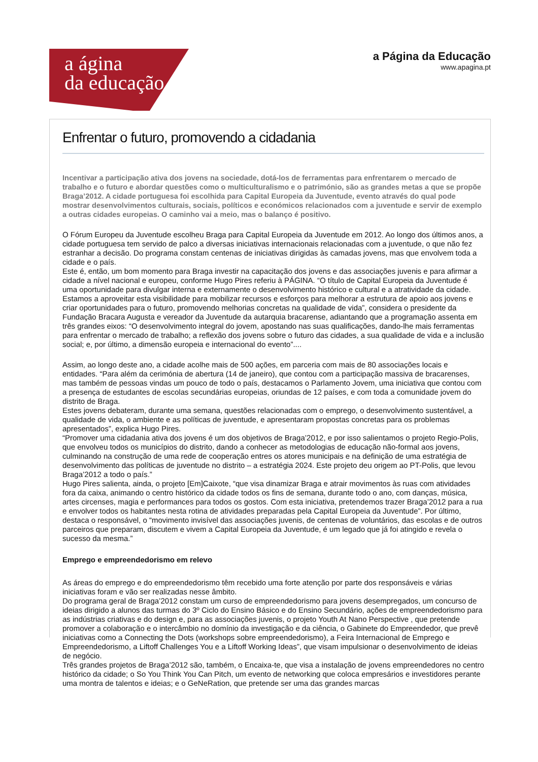a ágina
da educação
a Página da Educação
www.apagina.pt
Enfrentar o futuro, promovendo a cidadania
Incentivar a participação ativa dos jovens na sociedade, dotá-los de ferramentas para enfrentarem o mercado de trabalho e o futuro e abordar questões como o multiculturalismo e o património, são as grandes metas a que se propõe Braga’2012. A cidade portuguesa foi escolhida para Capital Europeia da Juventude, evento através do qual pode mostrar desenvolvimentos culturais, sociais, políticos e económicos relacionados com a juventude e servir de exemplo a outras cidades europeias. O caminho vai a meio, mas o balanço é positivo.
O Fórum Europeu da Juventude escolheu Braga para Capital Europeia da Juventude em 2012. Ao longo dos últimos anos, a cidade portuguesa tem servido de palco a diversas iniciativas internacionais relacionadas com a juventude, o que não fez estranhar a decisão. Do programa constam centenas de iniciativas dirigidas às camadas jovens, mas que envolvem toda a cidade e o país.
Este é, então, um bom momento para Braga investir na capacitação dos jovens e das associações juvenis e para afirmar a cidade a nível nacional e europeu, conforme Hugo Pires referiu à PÁGINA. “O título de Capital Europeia da Juventude é uma oportunidade para divulgar interna e externamente o desenvolvimento histórico e cultural e a atratividade da cidade. Estamos a aproveitar esta visibilidade para mobilizar recursos e esforços para melhorar a estrutura de apoio aos jovens e criar oportunidades para o futuro, promovendo melhorias concretas na qualidade de vida”, considera o presidente da Fundação Bracara Augusta e vereador da Juventude da autarquia bracarense, adiantando que a programação assenta em três grandes eixos: “O desenvolvimento integral do jovem, apostando nas suas qualificações, dando-lhe mais ferramentas para enfrentar o mercado de trabalho; a reflexão dos jovens sobre o futuro das cidades, a sua qualidade de vida e a inclusão social; e, por último, a dimensão europeia e internacional do evento”....
Assim, ao longo deste ano, a cidade acolhe mais de 500 ações, em parceria com mais de 80 associações locais e entidades. “Para além da cerimónia de abertura (14 de janeiro), que contou com a participação massiva de bracarenses, mas também de pessoas vindas um pouco de todo o país, destacamos o Parlamento Jovem, uma iniciativa que contou com a presença de estudantes de escolas secundárias europeias, oriundas de 12 países, e com toda a comunidade jovem do distrito de Braga.
Estes jovens debateram, durante uma semana, questões relacionadas com o emprego, o desenvolvimento sustentável, a qualidade de vida, o ambiente e as políticas de juventude, e apresentaram propostas concretas para os problemas apresentados”, explica Hugo Pires.
“Promover uma cidadania ativa dos jovens é um dos objetivos de Braga’2012, e por isso salientamos o projeto Regio-Polis, que envolveu todos os municípios do distrito, dando a conhecer as metodologias de educação não-formal aos jovens, culminando na construção de uma rede de cooperação entres os atores municipais e na definição de uma estratégia de desenvolvimento das políticas de juventude no distrito – a estratégia 2024. Este projeto deu origem ao PT-Polis, que levou Braga’2012 a todo o país.”
Hugo Pires salienta, ainda, o projeto [Em]Caixote, “que visa dinamizar Braga e atrair movimentos às ruas com atividades fora da caixa, animando o centro histórico da cidade todos os fins de semana, durante todo o ano, com danças, música, artes circenses, magia e performances para todos os gostos. Com esta iniciativa, pretendemos trazer Braga’2012 para a rua e envolver todos os habitantes nesta rotina de atividades preparadas pela Capital Europeia da Juventude”. Por último, destaca o responsável, o “movimento invisível das associações juvenis, de centenas de voluntários, das escolas e de outros parceiros que preparam, discutem e vivem a Capital Europeia da Juventude, é um legado que já foi atingido e revela o sucesso da mesma.”
Emprego e empreendedorismo em relevo
As áreas do emprego e do empreendedorismo têm recebido uma forte atenção por parte dos responsáveis e várias iniciativas foram e vão ser realizadas nesse âmbito.
Do programa geral de Braga’2012 constam um curso de empreendedorismo para jovens desempregados, um concurso de ideias dirigido a alunos das turmas do 3º Ciclo do Ensino Básico e do Ensino Secundário, ações de empreendedorismo para as indústrias criativas e do design e, para as associações juvenis, o projeto Youth At Nano Perspective , que pretende promover a colaboração e o intercâmbio no domínio da investigação e da ciência, o Gabinete do Empreendedor, que prevê iniciativas como a Connecting the Dots (workshops sobre empreendedorismo), a Feira Internacional de Emprego e Empreendedorismo, a Liftoff Challenges You e a Liftoff Working Ideas”, que visam impulsionar o desenvolvimento de ideias de negócio.
Três grandes projetos de Braga’2012 são, também, o Encaixa-te, que visa a instalação de jovens empreendedores no centro histórico da cidade; o So You Think You Can Pitch, um evento de networking que coloca empresários e investidores perante uma montra de talentos e ideias; e o GeNeRation, que pretende ser uma das grandes marcas